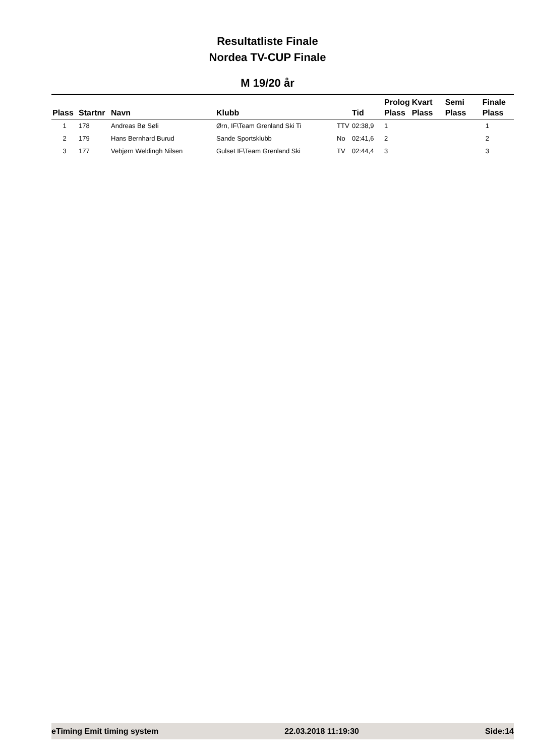Resultatliste Finale
Nordea TV-CUP Finale
M 19/20 år
| Plass | Startnr | Navn | Klubb | | Tid | Prolog Plass | Kvart Plass | Semi Plass | Finale Plass |
| --- | --- | --- | --- | --- | --- | --- | --- | --- | --- |
| 1 | 178 | Andreas Bø Søli | Ørn, IF\Team Grenland Ski Ti | TTV | 02:38,9 | 1 | | | 1 |
| 2 | 179 | Hans Bernhard Burud | Sande Sportsklubb | No | 02:41,6 | 2 | | | 2 |
| 3 | 177 | Vebjørn Weldingh Nilsen | Gulset IF\Team Grenland Ski | TV | 02:44,4 | 3 | | | 3 |
eTiming Emit timing system 22.03.2018 11:19:30 Side:14